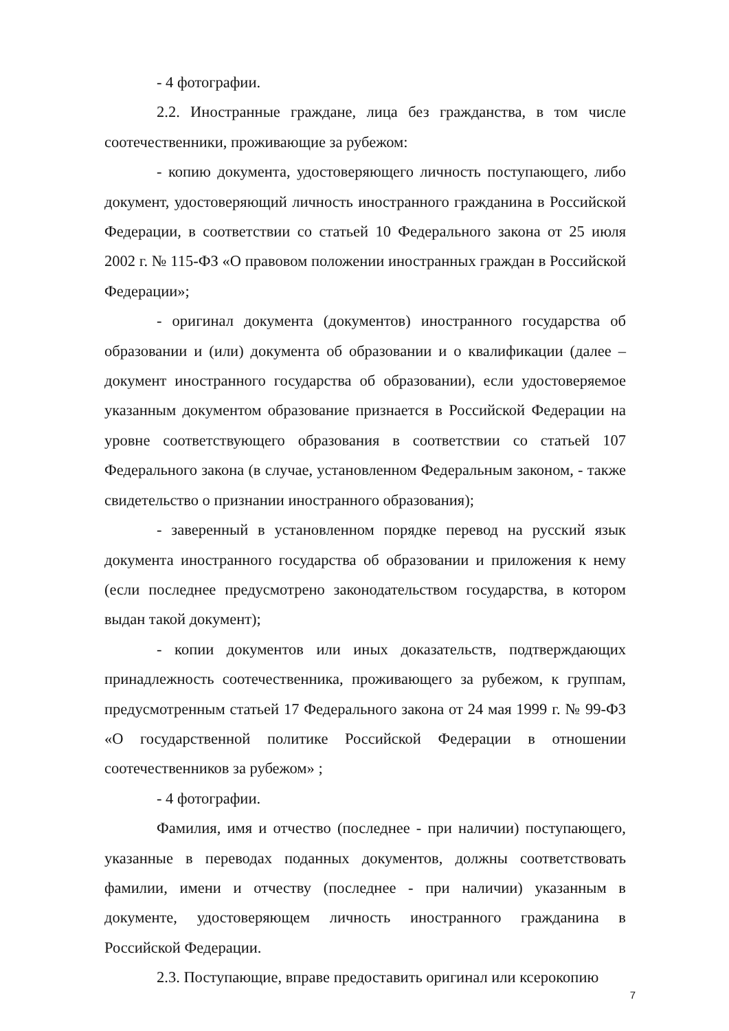- 4 фотографии.
2.2. Иностранные граждане, лица без гражданства, в том числе соотечественники, проживающие за рубежом:
- копию документа, удостоверяющего личность поступающего, либо документ, удостоверяющий личность иностранного гражданина в Российской Федерации, в соответствии со статьей 10 Федерального закона от 25 июля 2002 г. № 115-ФЗ «О правовом положении иностранных граждан в Российской Федерации»;
- оригинал документа (документов) иностранного государства об образовании и (или) документа об образовании и о квалификации (далее – документ иностранного государства об образовании), если удостоверяемое указанным документом образование признается в Российской Федерации на уровне соответствующего образования в соответствии со статьей 107 Федерального закона (в случае, установленном Федеральным законом, - также свидетельство о признании иностранного образования);
- заверенный в установленном порядке перевод на русский язык документа иностранного государства об образовании и приложения к нему (если последнее предусмотрено законодательством государства, в котором выдан такой документ);
- копии документов или иных доказательств, подтверждающих принадлежность соотечественника, проживающего за рубежом, к группам, предусмотренным статьей 17 Федерального закона от 24 мая 1999 г. № 99-ФЗ «О государственной политике Российской Федерации в отношении соотечественников за рубежом» ;
- 4 фотографии.
Фамилия, имя и отчество (последнее - при наличии) поступающего, указанные в переводах поданных документов, должны соответствовать фамилии, имени и отчеству (последнее - при наличии) указанным в документе, удостоверяющем личность иностранного гражданина в Российской Федерации.
2.3. Поступающие, вправе предоставить оригинал или ксерокопию
7